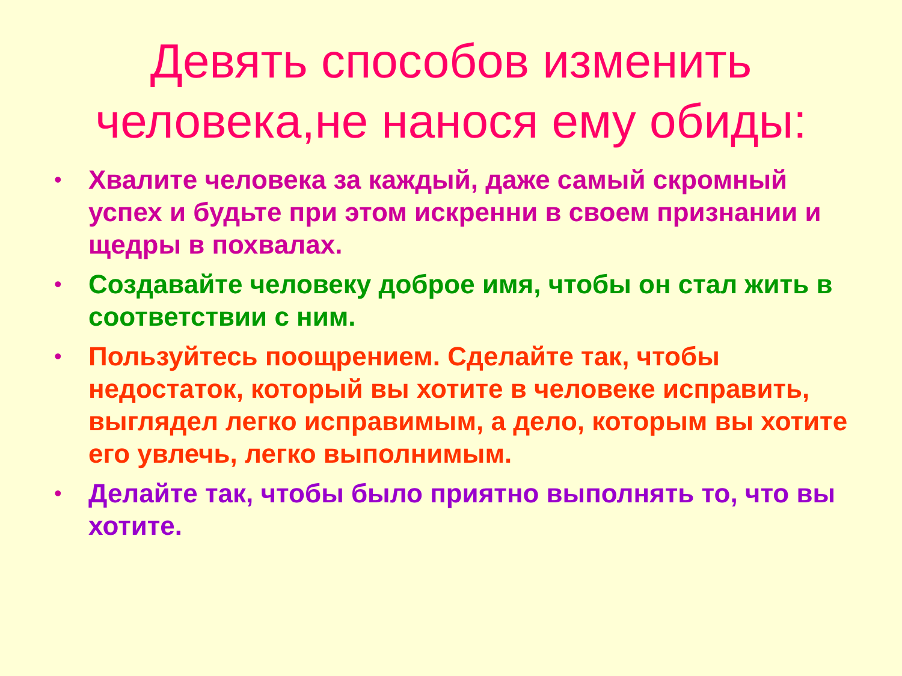Девять способов изменить
человека,не нанося ему обиды:
• Хвалите человека за каждый, даже самый скромный успех и будьте при этом искренни в своем признании и щедры в похвалах.
• Создавайте человеку доброе имя, чтобы он стал жить в соответствии с ним.
• Пользуйтесь поощрением. Сделайте так, чтобы недостаток, который вы хотите в человеке исправить, выглядел легко исправимым, а дело, которым вы хотите его увлечь, легко выполнимым.
• Делайте так, чтобы было приятно выполнять то, что вы хотите.